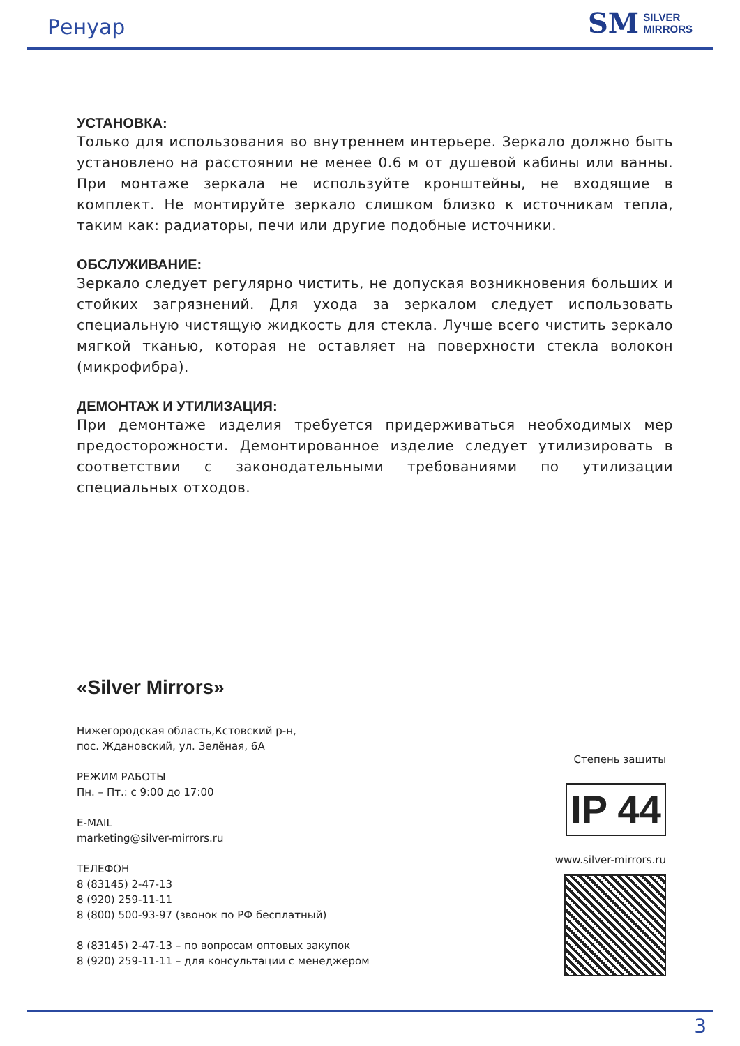Ренуар
SM SILVER
MIRRORS
УСТАНОВКА:
Только для использования во внутреннем интерьере. Зеркало должно быть установлено на расстоянии не менее 0.6 м от душевой кабины или ванны. При монтаже зеркала не используйте кронштейны, не входящие в комплект. Не монтируйте зеркало слишком близко к источникам тепла, таким как: радиаторы, печи или другие подобные источники.
ОБСЛУЖИВАНИЕ:
Зеркало следует регулярно чистить, не допуская возникновения больших и стойких загрязнений. Для ухода за зеркалом следует использовать специальную чистящую жидкость для стекла. Лучше всего чистить зеркало мягкой тканью, которая не оставляет на поверхности стекла волокон (микрофибра).
ДЕМОНТАЖ И УТИЛИЗАЦИЯ:
При демонтаже изделия требуется придерживаться необходимых мер предосторожности. Демонтированное изделие следует утилизировать в соответствии с законодательными требованиями по утилизации специальных отходов.
«Silver Mirrors»
Нижегородская область,Кстовский р-н,
пос. Ждановский, ул. Зелёная, 6А
РЕЖИМ РАБОТЫ
Пн. – Пт.: с 9:00 до 17:00
E-MAIL
marketing@silver-mirrors.ru
ТЕЛЕФОН
8 (83145) 2-47-13
8 (920) 259-11-11
8 (800) 500-93-97 (звонок по РФ бесплатный)
8 (83145) 2-47-13 – по вопросам оптовых закупок
8 (920) 259-11-11 – для консультации с менеджером
Степень защиты
IP 44
www.silver-mirrors.ru
3